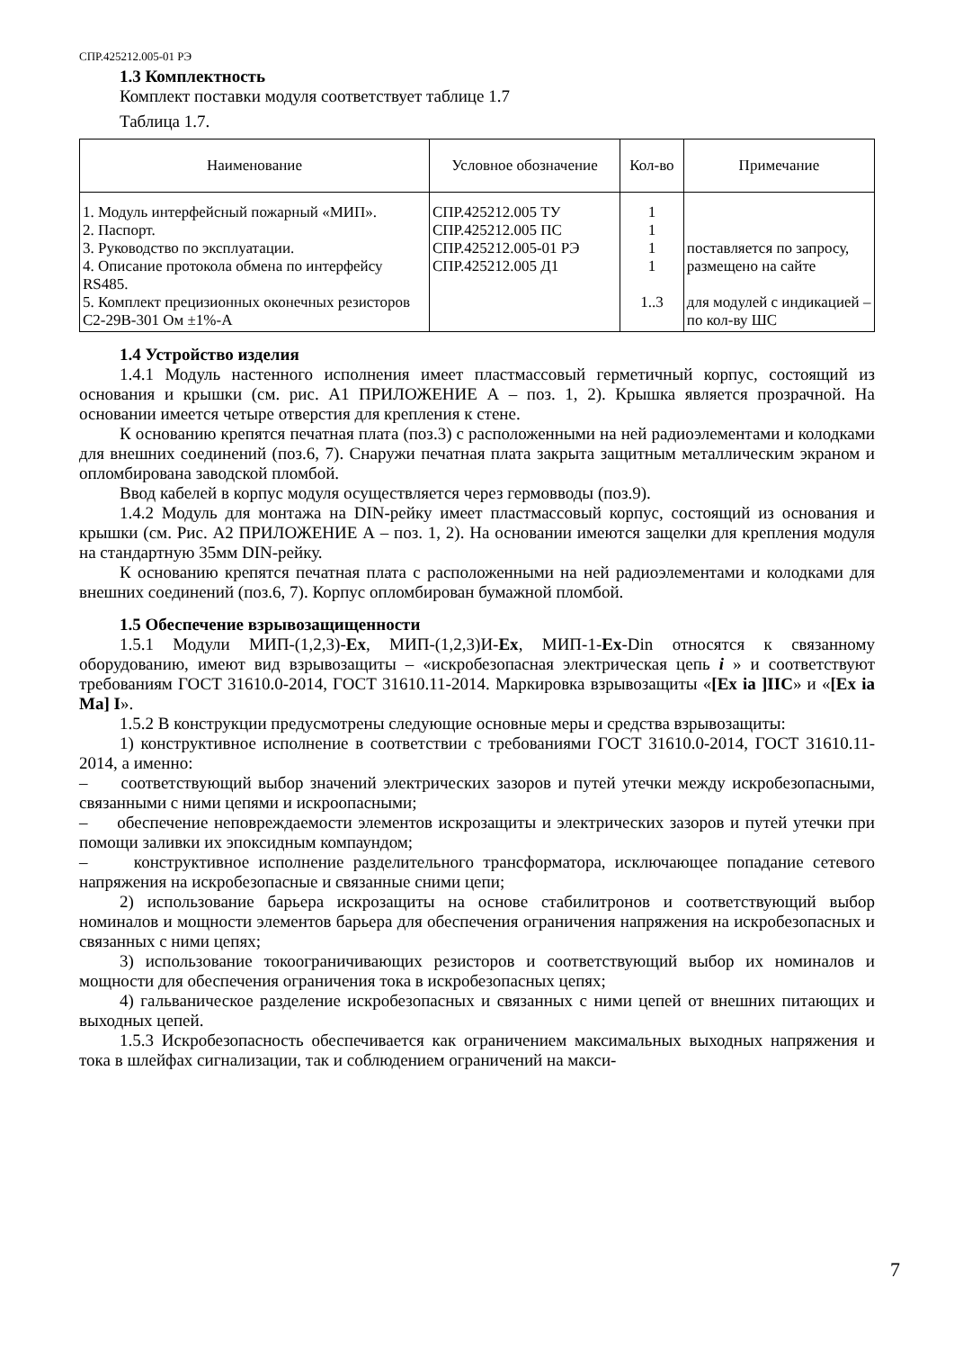СПР.425212.005-01 РЭ
1.3 Комплектность
Комплект поставки модуля соответствует таблице 1.7
Таблица 1.7.
| Наименование | Условное обозначение | Кол-во | Примечание |
| --- | --- | --- | --- |
| 1. Модуль интерфейсный пожарный «МИП». 2. Паспорт. 3. Руководство по эксплуатации. 4. Описание протокола обмена по интерфейсу RS485. 5. Комплект прецизионных оконечных резисторов С2-29В-301 Ом ±1%-А | СПР.425212.005 ТУ СПР.425212.005 ПС СПР.425212.005-01 РЭ СПР.425212.005 Д1 | 1 1 1 1 1..3 | поставляется по запросу, размещено на сайте для модулей с индикацией – по кол-ву ШС |
1.4 Устройство изделия
1.4.1 Модуль настенного исполнения имеет пластмассовый герметичный корпус, состоящий из основания и крышки (см. рис. А1 ПРИЛОЖЕНИЕ А – поз. 1, 2). Крышка является прозрачной. На основании имеется четыре отверстия для крепления к стене.
К основанию крепятся печатная плата (поз.3) с расположенными на ней радиоэлементами и колодками для внешних соединений (поз.6, 7). Снаружи печатная плата закрыта защитным металлическим экраном и опломбирована заводской пломбой.
Ввод кабелей в корпус модуля осуществляется через гермовводы (поз.9).
1.4.2 Модуль для монтажа на DIN-рейку имеет пластмассовый корпус, состоящий из основания и крышки (см. Рис. А2 ПРИЛОЖЕНИЕ А – поз. 1, 2). На основании имеются защелки для крепления модуля на стандартную 35мм DIN-рейку.
К основанию крепятся печатная плата с расположенными на ней радиоэлементами и колодками для внешних соединений (поз.6, 7). Корпус опломбирован бумажной пломбой.
1.5 Обеспечение взрывозащищенности
1.5.1 Модули МИП-(1,2,3)-Ex, МИП-(1,2,3)И-Ex, МИП-1-Ex-Din относятся к связанному оборудованию, имеют вид взрывозащиты – «искробезопасная электрическая цепь i » и соответствуют требованиям ГОСТ 31610.0-2014, ГОСТ 31610.11-2014. Маркировка взрывозащиты «[Ex ia ]IIC» и «[Ex ia Ma] I».
1.5.2 В конструкции предусмотрены следующие основные меры и средства взрывозащиты:
1) конструктивное исполнение в соответствии с требованиями ГОСТ 31610.0-2014, ГОСТ 31610.11-2014, а именно:
– соответствующий выбор значений электрических зазоров и путей утечки между искробезопасными, связанными с ними цепями и искроопасными;
– обеспечение неповреждаемости элементов искрозащиты и электрических зазоров и путей утечки при помощи заливки их эпоксидным компаундом;
– конструктивное исполнение разделительного трансформатора, исключающее попадание сетевого напряжения на искробезопасные и связанные сними цепи;
2) использование барьера искрозащиты на основе стабилитронов и соответствующий выбор номиналов и мощности элементов барьера для обеспечения ограничения напряжения на искробезопасных и связанных с ними цепях;
3) использование токоограничивающих резисторов и соответствующий выбор их номиналов и мощности для обеспечения ограничения тока в искробезопасных цепях;
4) гальваническое разделение искробезопасных и связанных с ними цепей от внешних питающих и выходных цепей.
1.5.3 Искробезопасность обеспечивается как ограничением максимальных выходных напряжения и тока в шлейфах сигнализации, так и соблюдением ограничений на макси-
7